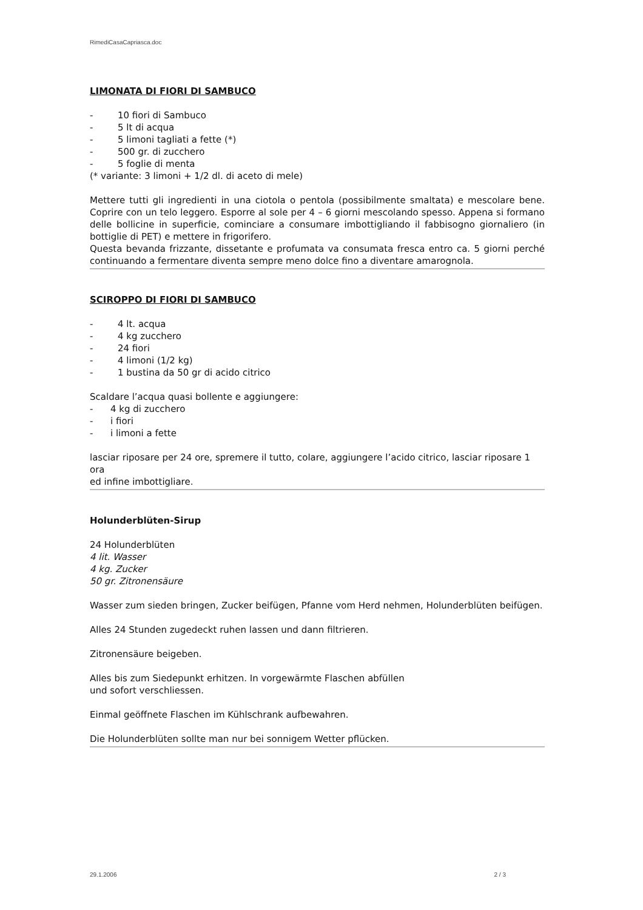RimediCasaCapriasca.doc
LIMONATA DI FIORI DI SAMBUCO
- 10 fiori di Sambuco
- 5 lt di acqua
- 5 limoni tagliati a fette (*)
- 500 gr. di zucchero
- 5 foglie di menta
(* variante: 3 limoni + 1/2 dl. di aceto di mele)
Mettere tutti gli ingredienti in una ciotola o pentola (possibilmente smaltata) e mescolare bene. Coprire con un telo leggero. Esporre al sole per 4 – 6 giorni mescolando spesso. Appena si formano delle bollicine in superficie, cominciare a consumare imbottigliando il fabbisogno giornaliero (in bottiglie di PET) e mettere in frigorifero.
Questa bevanda frizzante, dissetante e profumata va consumata fresca entro ca. 5 giorni perché continuando a fermentare diventa sempre meno dolce fino a diventare amarognola.
SCIROPPO DI FIORI DI SAMBUCO
- 4 lt. acqua
- 4 kg zucchero
- 24 fiori
- 4 limoni (1/2 kg)
- 1 bustina da 50 gr di acido citrico
Scaldare l’acqua quasi bollente e aggiungere:
- 4 kg di zucchero
- i fiori
- i limoni a fette
lasciar riposare per 24 ore, spremere il tutto, colare, aggiungere l’acido citrico, lasciar riposare 1 ora
ed infine imbottigliare.
Holunderblüten-Sirup
24 Holunderblüten
4 lit. Wasser
4 kg. Zucker
50 gr. Zitronensäure
Wasser zum sieden bringen, Zucker beifügen, Pfanne vom Herd nehmen, Holunderblüten beifügen.
Alles 24 Stunden zugedeckt ruhen lassen und dann filtrieren.
Zitronensäure beigeben.
Alles bis zum Siedepunkt erhitzen. In vorgewärmte Flaschen abfüllen
und sofort verschliessen.
Einmal geöffnete Flaschen im Kühlschrank aufbewahren.
Die Holunderblüten sollte man nur bei sonnigem Wetter pflücken.
29.1.2006 2 / 3